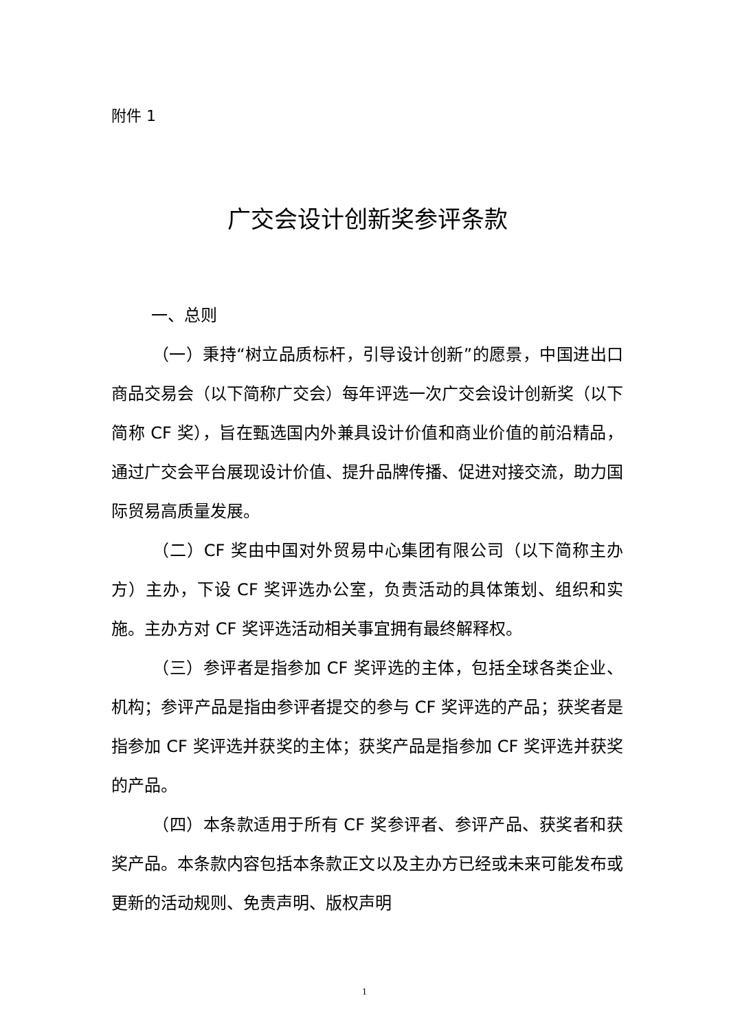附件 1
广交会设计创新奖参评条款
一、总则
（一）秉持“树立品质标杆，引导设计创新”的愿景，中国进出口商品交易会（以下简称广交会）每年评选一次广交会设计创新奖（以下简称 CF 奖），旨在甄选国内外兼具设计价值和商业价值的前沿精品，通过广交会平台展现设计价值、提升品牌传播、促进对接交流，助力国际贸易高质量发展。
（二）CF 奖由中国对外贸易中心集团有限公司（以下简称主办方）主办，下设 CF 奖评选办公室，负责活动的具体策划、组织和实施。主办方对 CF 奖评选活动相关事宜拥有最终解释权。
（三）参评者是指参加 CF 奖评选的主体，包括全球各类企业、机构；参评产品是指由参评者提交的参与 CF 奖评选的产品；获奖者是指参加 CF 奖评选并获奖的主体；获奖产品是指参加 CF 奖评选并获奖的产品。
（四）本条款适用于所有 CF 奖参评者、参评产品、获奖者和获奖产品。本条款内容包括本条款正文以及主办方已经或未来可能发布或更新的活动规则、免责声明、版权声明
1